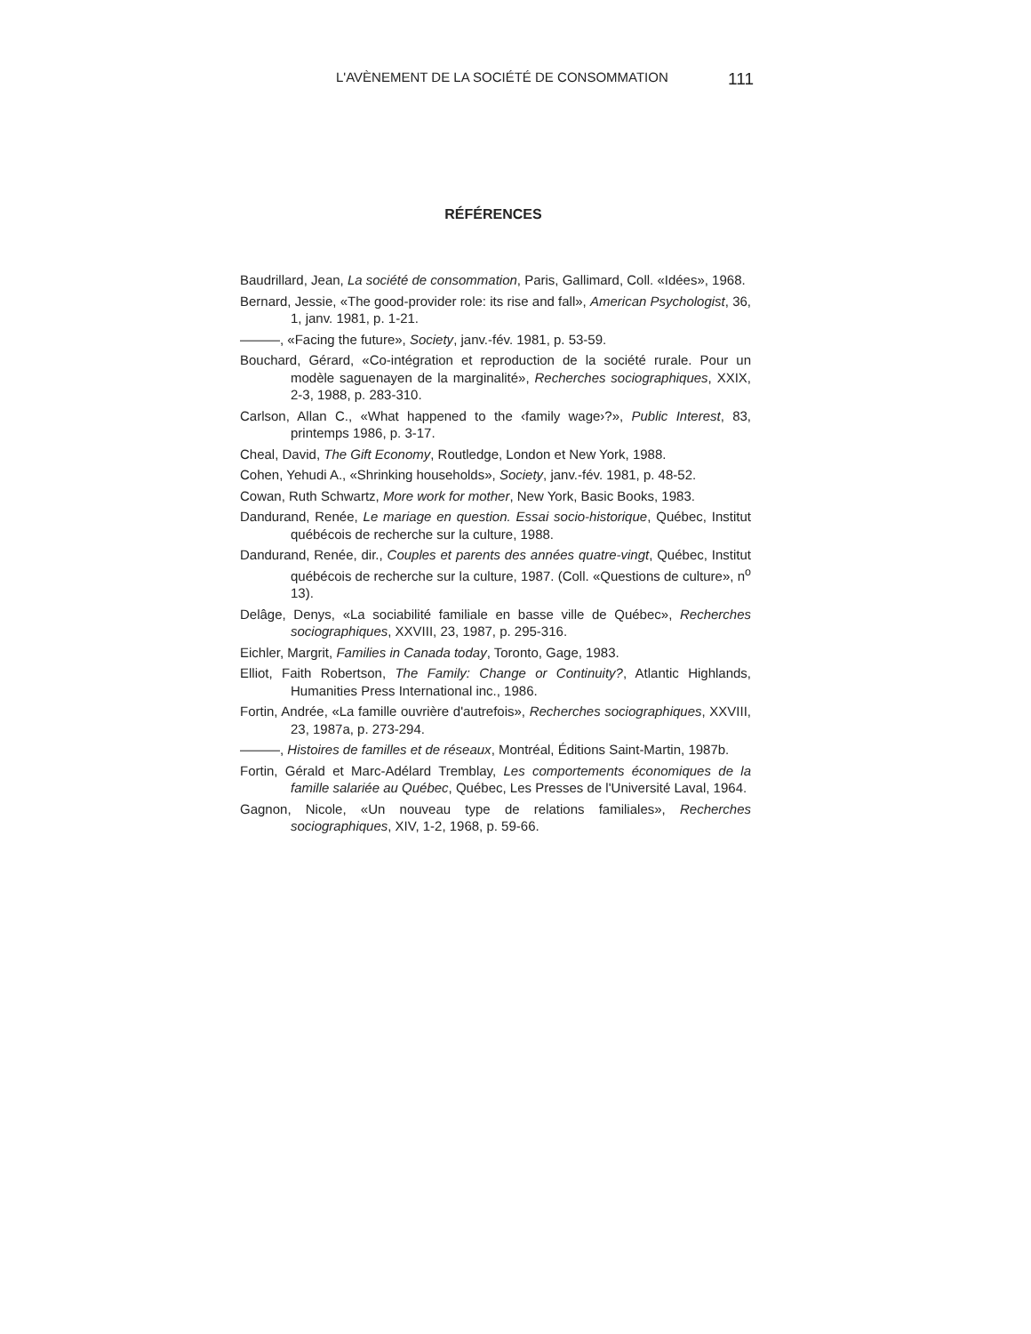L'AVÈNEMENT DE LA SOCIÉTÉ DE CONSOMMATION 111
RÉFÉRENCES
Baudrillard, Jean, La société de consommation, Paris, Gallimard, Coll. «Idées», 1968.
Bernard, Jessie, «The good-provider role: its rise and fall», American Psychologist, 36, 1, janv. 1981, p. 1-21.
———, «Facing the future», Society, janv.-fév. 1981, p. 53-59.
Bouchard, Gérard, «Co-intégration et reproduction de la société rurale. Pour un modèle saguenayen de la marginalité», Recherches sociographiques, XXIX, 2-3, 1988, p. 283-310.
Carlson, Allan C., «What happened to the ‹family wage›?», Public Interest, 83, printemps 1986, p. 3-17.
Cheal, David, The Gift Economy, Routledge, London et New York, 1988.
Cohen, Yehudi A., «Shrinking households», Society, janv.-fév. 1981, p. 48-52.
Cowan, Ruth Schwartz, More work for mother, New York, Basic Books, 1983.
Dandurand, Renée, Le mariage en question. Essai socio-historique, Québec, Institut québécois de recherche sur la culture, 1988.
Dandurand, Renée, dir., Couples et parents des années quatre-vingt, Québec, Institut québécois de recherche sur la culture, 1987. (Coll. «Questions de culture», n<sup>o</sup> 13).
Delâge, Denys, «La sociabilité familiale en basse ville de Québec», Recherches sociographiques, XXVIII, 23, 1987, p. 295-316.
Eichler, Margrit, Families in Canada today, Toronto, Gage, 1983.
Elliot, Faith Robertson, The Family: Change or Continuity?, Atlantic Highlands, Humanities Press International inc., 1986.
Fortin, Andrée, «La famille ouvrière d'autrefois», Recherches sociographiques, XXVIII, 23, 1987a, p. 273-294.
———, Histoires de familles et de réseaux, Montréal, Éditions Saint-Martin, 1987b.
Fortin, Gérald et Marc-Adélard Tremblay, Les comportements économiques de la famille salariée au Québec, Québec, Les Presses de l'Université Laval, 1964.
Gagnon, Nicole, «Un nouveau type de relations familiales», Recherches sociographiques, XIV, 1-2, 1968, p. 59-66.